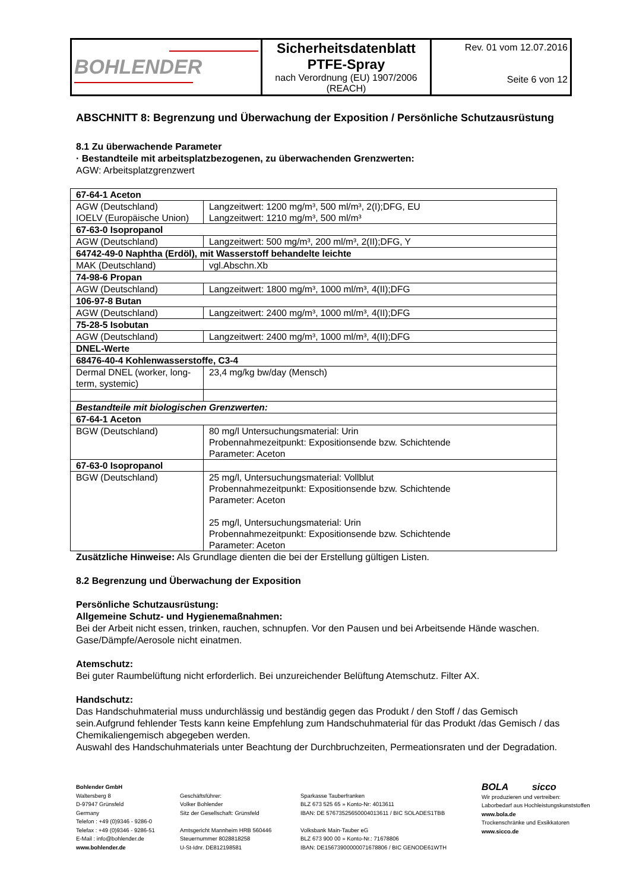| BOHLENDER | Sicherheitsdatenblatt PTFE-Spray nach Verordnung (EU) 1907/2006 (REACH) | Rev. 01 vom 12.07.2016 Seite 6 von 12 |
ABSCHNITT 8: Begrenzung und Überwachung der Exposition / Persönliche Schutzausrüstung
8.1 Zu überwachende Parameter
· Bestandteile mit arbeitsplatzbezogenen, zu überwachenden Grenzwerten:
AGW: Arbeitsplatzgrenzwert
| 67-64-1 Aceton | |
| AGW (Deutschland) IOELV (Europäische Union) | Langzeitwert: 1200 mg/m³, 500 ml/m³, 2(I);DFG, EU Langzeitwert: 1210 mg/m³, 500 ml/m³ |
| 67-63-0 Isopropanol | |
| AGW (Deutschland) | Langzeitwert: 500 mg/m³, 200 ml/m³, 2(II);DFG, Y |
| 64742-49-0 Naphtha (Erdöl), mit Wasserstoff behandelte leichte | |
| MAK (Deutschland) | vgl.Abschn.Xb |
| 74-98-6 Propan | |
| AGW (Deutschland) | Langzeitwert: 1800 mg/m³, 1000 ml/m³, 4(II);DFG |
| 106-97-8 Butan | |
| AGW (Deutschland) | Langzeitwert: 2400 mg/m³, 1000 ml/m³, 4(II);DFG |
| 75-28-5 Isobutan | |
| AGW (Deutschland) | Langzeitwert: 2400 mg/m³, 1000 ml/m³, 4(II);DFG |
| DNEL-Werte | |
| 68476-40-4 Kohlenwasserstoffe, C3-4 | |
| Dermal DNEL (worker, long-term, systemic) | 23,4 mg/kg bw/day (Mensch) |
| Bestandteile mit biologischen Grenzwerten: | |
| 67-64-1 Aceton | |
| BGW (Deutschland) | 80 mg/l Untersuchungsmaterial: Urin Probennahmezeitpunkt: Expositionsende bzw. Schichtende Parameter: Aceton |
| 67-63-0 Isopropanol | |
| BGW (Deutschland) | 25 mg/l, Untersuchungsmaterial: Vollblut Probennahmezeitpunkt: Expositionsende bzw. Schichtende Parameter: Aceton 25 mg/l, Untersuchungsmaterial: Urin Probennahmezeitpunkt: Expositionsende bzw. Schichtende Parameter: Aceton |
Zusätzliche Hinweise: Als Grundlage dienten die bei der Erstellung gültigen Listen.
8.2 Begrenzung und Überwachung der Exposition
Persönliche Schutzausrüstung:
Allgemeine Schutz- und Hygienemaßnahmen:
Bei der Arbeit nicht essen, trinken, rauchen, schnupfen. Vor den Pausen und bei Arbeitsende Hände waschen. Gase/Dämpfe/Aerosole nicht einatmen.
Atemschutz:
Bei guter Raumbelüftung nicht erforderlich. Bei unzureichender Belüftung Atemschutz. Filter AX.
Handschutz:
Das Handschuhmaterial muss undurchlässig und beständig gegen das Produkt / den Stoff / das Gemisch sein.Aufgrund fehlender Tests kann keine Empfehlung zum Handschuhmaterial für das Produkt /das Gemisch / das Chemikaliengemisch abgegeben werden.
Auswahl des Handschuhmaterials unter Beachtung der Durchbruchzeiten, Permeationsraten und der Degradation.
Bohlender GmbH
Waltersberg 8
D-97947 Grünsfeld
Germany
Telefon : +49 (0)9346 - 9286-0
Telefax : +49 (0)9346 - 9286-51
E-Mail : info@bohlender.de
www.bohlender.de
Geschäftsführer:
Volker Bohlender
Sitz der Gesellschaft: Grünsfeld
Amtsgericht Mannheim HRB 560446
Steuernummer 8028818258
U-St-Idnr. DE812198581
Sparkasse Tauberfranken
BLZ 673 525 65 » Konto-Nr: 4013611
IBAN: DE 57673525650004013611 / BIC SOLADES1TBB
Volksbank Main-Tauber eG
BLZ 673 900 00 » Konto-Nr.: 71678806
IBAN: DE15673900000071678806 / BIC GENODE61WTH
BOLA sicco
Wir produzieren und vertreiben:
Laborbedarf aus Hochleistungskunststoffen
www.bola.de
Trockenschränke und Exsikkatoren
www.sicco.de